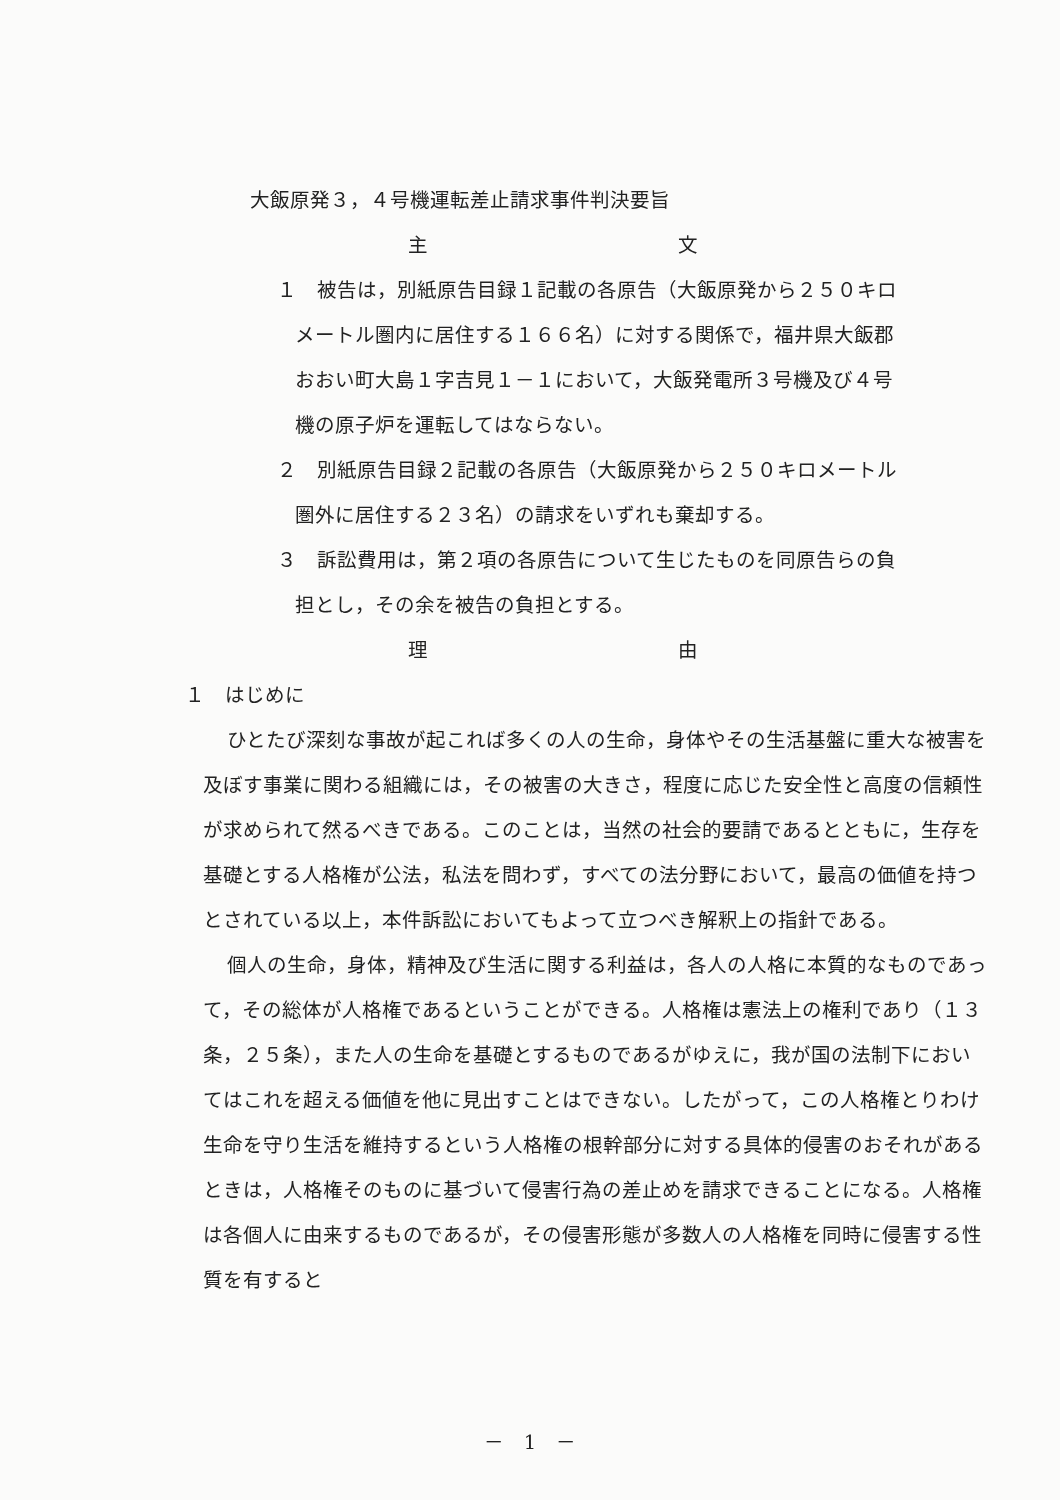大飯原発３，４号機運転差止請求事件判決要旨
主 文
１　被告は，別紙原告目録１記載の各原告（大飯原発から２５０キロメートル圏内に居住する１６６名）に対する関係で，福井県大飯郡おおい町大島１字吉見１－１において，大飯発電所３号機及び４号機の原子炉を運転してはならない。
２　別紙原告目録２記載の各原告（大飯原発から２５０キロメートル圏外に居住する２３名）の請求をいずれも棄却する。
３　訴訟費用は，第２項の各原告について生じたものを同原告らの負担とし，その余を被告の負担とする。
理 由
１　はじめに
ひとたび深刻な事故が起これば多くの人の生命，身体やその生活基盤に重大な被害を及ぼす事業に関わる組織には，その被害の大きさ，程度に応じた安全性と高度の信頼性が求められて然るべきである。このことは，当然の社会的要請であるとともに，生存を基礎とする人格権が公法，私法を問わず，すべての法分野において，最高の価値を持つとされている以上，本件訴訟においてもよって立つべき解釈上の指針である。
個人の生命，身体，精神及び生活に関する利益は，各人の人格に本質的なものであって，その総体が人格権であるということができる。人格権は憲法上の権利であり（１３条，２５条），また人の生命を基礎とするものであるがゆえに，我が国の法制下においてはこれを超える価値を他に見出すことはできない。したがって，この人格権とりわけ生命を守り生活を維持するという人格権の根幹部分に対する具体的侵害のおそれがあるときは，人格権そのものに基づいて侵害行為の差止めを請求できることになる。人格権は各個人に由来するものであるが，その侵害形態が多数人の人格権を同時に侵害する性質を有すると
－　1　－